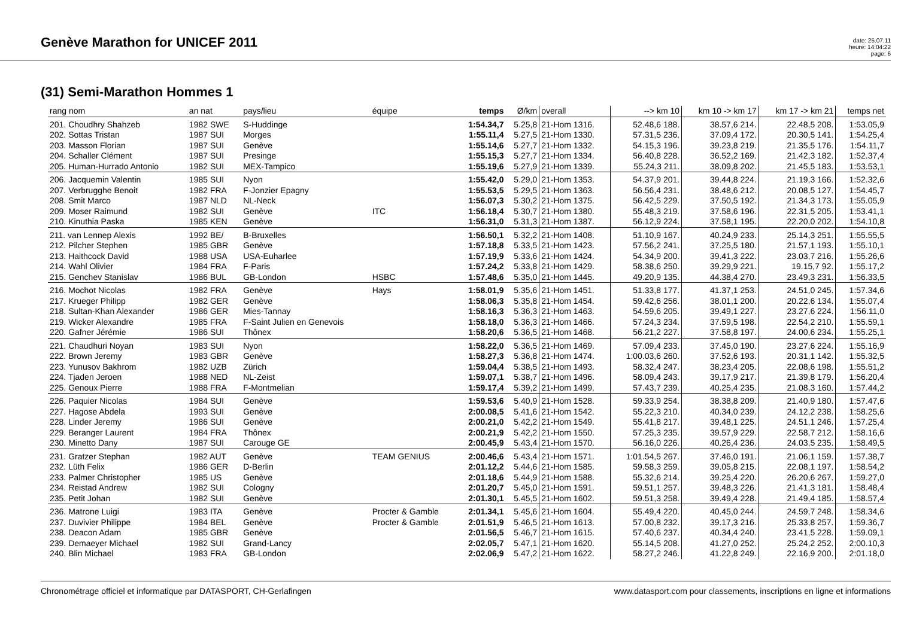Genève Marathon for UNICEF 2011
date: 25.07.11
heure: 14:04:22
page: 6
(31) Semi-Marathon Hommes 1
| rang nom | an nat | pays/lieu | équipe | temps | Ø/km | overall | --> km 10 | km 10 -> km 17 | km 17 -> km 21 | temps net |
| --- | --- | --- | --- | --- | --- | --- | --- | --- | --- | --- |
| 201. Choudhry Shahzeb | 1982 SWE | S-Huddinge | | 1:54.34,7 | 5.25,8 | 21-Hom 1316. | 52.48,6 188. | 38.57,6 214. | 22.48,5 208. | 1:53.05,9 |
| 202. Sottas Tristan | 1987 SUI | Morges | | 1:55.11,4 | 5.27,5 | 21-Hom 1330. | 57.31,5 236. | 37.09,4 172. | 20.30,5 141. | 1:54.25,4 |
| 203. Masson Florian | 1987 SUI | Genève | | 1:55.14,6 | 5.27,7 | 21-Hom 1332. | 54.15,3 196. | 39.23,8 219. | 21.35,5 176. | 1:54.11,7 |
| 204. Schaller Clément | 1987 SUI | Presinge | | 1:55.15,3 | 5.27,7 | 21-Hom 1334. | 56.40,8 228. | 36.52,2 169. | 21.42,3 182. | 1:52.37,4 |
| 205. Human-Hurrado Antonio | 1982 SUI | MEX-Tampico | | 1:55.19,6 | 5.27,9 | 21-Hom 1339. | 55.24,3 211. | 38.09,8 202. | 21.45,5 183. | 1:53.53,1 |
| 206. Jacquemin Valentin | 1985 SUI | Nyon | | 1:55.42,0 | 5.29,0 | 21-Hom 1353. | 54.37,9 201. | 39.44,8 224. | 21.19,3 166. | 1:52.32,6 |
| 207. Verbrugghe Benoit | 1982 FRA | F-Jonzier Epagny | | 1:55.53,5 | 5.29,5 | 21-Hom 1363. | 56.56,4 231. | 38.48,6 212. | 20.08,5 127. | 1:54.45,7 |
| 208. Smit Marco | 1987 NLD | NL-Neck | | 1:56.07,3 | 5.30,2 | 21-Hom 1375. | 56.42,5 229. | 37.50,5 192. | 21.34,3 173. | 1:55.05,9 |
| 209. Moser Raimund | 1982 SUI | Genève | ITC | 1:56.18,4 | 5.30,7 | 21-Hom 1380. | 55.48,3 219. | 37.58,6 196. | 22.31,5 205. | 1:53.41,1 |
| 210. Kinuthia Paska | 1985 KEN | Genève | | 1:56.31,0 | 5.31,3 | 21-Hom 1387. | 56.12,9 224. | 37.58,1 195. | 22.20,0 202. | 1:54.10,8 |
| 211. van Lennep Alexis | 1992 BE/ | B-Bruxelles | | 1:56.50,1 | 5.32,2 | 21-Hom 1408. | 51.10,9 167. | 40.24,9 233. | 25.14,3 251. | 1:55.55,5 |
| 212. Pilcher Stephen | 1985 GBR | Genève | | 1:57.18,8 | 5.33,5 | 21-Hom 1423. | 57.56,2 241. | 37.25,5 180. | 21.57,1 193. | 1:55.10,1 |
| 213. Haithcock David | 1988 USA | USA-Euharlee | | 1:57.19,9 | 5.33,6 | 21-Hom 1424. | 54.34,9 200. | 39.41,3 222. | 23.03,7 216. | 1:55.26,6 |
| 214. Wahl Olivier | 1984 FRA | F-Paris | | 1:57.24,2 | 5.33,8 | 21-Hom 1429. | 58.38,6 250. | 39.29,9 221. | 19.15,7 92. | 1:55.17,2 |
| 215. Genchev Stanislav | 1986 BUL | GB-London | HSBC | 1:57.48,6 | 5.35,0 | 21-Hom 1445. | 49.20,9 135. | 44.38,4 270. | 23.49,3 231. | 1:56.33,5 |
| 216. Mochot Nicolas | 1982 FRA | Genève | Hays | 1:58.01,9 | 5.35,6 | 21-Hom 1451. | 51.33,8 177. | 41.37,1 253. | 24.51,0 245. | 1:57.34,6 |
| 217. Krueger Philipp | 1982 GER | Genève | | 1:58.06,3 | 5.35,8 | 21-Hom 1454. | 59.42,6 256. | 38.01,1 200. | 20.22,6 134. | 1:55.07,4 |
| 218. Sultan-Khan Alexander | 1986 GER | Mies-Tannay | | 1:58.16,3 | 5.36,3 | 21-Hom 1463. | 54.59,6 205. | 39.49,1 227. | 23.27,6 224. | 1:56.11,0 |
| 219. Wicker Alexandre | 1985 FRA | F-Saint Julien en Genevois | | 1:58.18,0 | 5.36,3 | 21-Hom 1466. | 57.24,3 234. | 37.59,5 198. | 22.54,2 210. | 1:55.59,1 |
| 220. Gafner Jérémie | 1986 SUI | Thônex | | 1:58.20,6 | 5.36,5 | 21-Hom 1468. | 56.21,2 227. | 37.58,8 197. | 24.00,6 234. | 1:55.25,1 |
| 221. Chaudhuri Noyan | 1983 SUI | Nyon | | 1:58.22,0 | 5.36,5 | 21-Hom 1469. | 57.09,4 233. | 37.45,0 190. | 23.27,6 224. | 1:55.16,9 |
| 222. Brown Jeremy | 1983 GBR | Genève | | 1:58.27,3 | 5.36,8 | 21-Hom 1474. | 1:00.03,6 260. | 37.52,6 193. | 20.31,1 142. | 1:55.32,5 |
| 223. Yunusov Bakhrom | 1982 UZB | Zürich | | 1:59.04,4 | 5.38,5 | 21-Hom 1493. | 58.32,4 247. | 38.23,4 205. | 22.08,6 198. | 1:55.51,2 |
| 224. Tjaden Jeroen | 1988 NED | NL-Zeist | | 1:59.07,1 | 5.38,7 | 21-Hom 1496. | 58.09,4 243. | 39.17,9 217. | 21.39,8 179. | 1:56.20,4 |
| 225. Genoux Pierre | 1988 FRA | F-Montmelian | | 1:59.17,4 | 5.39,2 | 21-Hom 1499. | 57.43,7 239. | 40.25,4 235. | 21.08,3 160. | 1:57.44,2 |
| 226. Paquier Nicolas | 1984 SUI | Genève | | 1:59.53,6 | 5.40,9 | 21-Hom 1528. | 59.33,9 254. | 38.38,8 209. | 21.40,9 180. | 1:57.47,6 |
| 227. Hagose Abdela | 1993 SUI | Genève | | 2:00.08,5 | 5.41,6 | 21-Hom 1542. | 55.22,3 210. | 40.34,0 239. | 24.12,2 238. | 1:58.25,6 |
| 228. Linder Jeremy | 1986 SUI | Genève | | 2:00.21,0 | 5.42,2 | 21-Hom 1549. | 55.41,8 217. | 39.48,1 225. | 24.51,1 246. | 1:57.25,4 |
| 229. Beranger Laurent | 1984 FRA | Thônex | | 2:00.21,9 | 5.42,2 | 21-Hom 1550. | 57.25,3 235. | 39.57,9 229. | 22.58,7 212. | 1:58.16,6 |
| 230. Minetto Dany | 1987 SUI | Carouge GE | | 2:00.45,9 | 5.43,4 | 21-Hom 1570. | 56.16,0 226. | 40.26,4 236. | 24.03,5 235. | 1:58.49,5 |
| 231. Gratzer Stephan | 1982 AUT | Genève | TEAM GENIUS | 2:00.46,6 | 5.43,4 | 21-Hom 1571. | 1:01.54,5 267. | 37.46,0 191. | 21.06,1 159. | 1:57.38,7 |
| 232. Lüth Felix | 1986 GER | D-Berlin | | 2:01.12,2 | 5.44,6 | 21-Hom 1585. | 59.58,3 259. | 39.05,8 215. | 22.08,1 197. | 1:58.54,2 |
| 233. Palmer Christopher | 1985 US | Genève | | 2:01.18,6 | 5.44,9 | 21-Hom 1588. | 55.32,6 214. | 39.25,4 220. | 26.20,6 267. | 1:59.27,0 |
| 234. Reistad Andrew | 1982 SUI | Cologny | | 2:01.20,7 | 5.45,0 | 21-Hom 1591. | 59.51,1 257. | 39.48,3 226. | 21.41,3 181. | 1:58.48,4 |
| 235. Petit Johan | 1982 SUI | Genève | | 2:01.30,1 | 5.45,5 | 21-Hom 1602. | 59.51,3 258. | 39.49,4 228. | 21.49,4 185. | 1:58.57,4 |
| 236. Matrone Luigi | 1983 ITA | Genève | Procter & Gamble | 2:01.34,1 | 5.45,6 | 21-Hom 1604. | 55.49,4 220. | 40.45,0 244. | 24.59,7 248. | 1:58.34,6 |
| 237. Duvivier Philippe | 1984 BEL | Genève | Procter & Gamble | 2:01.51,9 | 5.46,5 | 21-Hom 1613. | 57.00,8 232. | 39.17,3 216. | 25.33,8 257. | 1:59.36,7 |
| 238. Deacon Adam | 1985 GBR | Genève | | 2:01.56,5 | 5.46,7 | 21-Hom 1615. | 57.40,6 237. | 40.34,4 240. | 23.41,5 228. | 1:59.09,1 |
| 239. Demaeyer Michael | 1982 SUI | Grand-Lancy | | 2:02.05,7 | 5.47,1 | 21-Hom 1620. | 55.14,5 208. | 41.27,0 252. | 25.24,2 252. | 2:00.10,3 |
| 240. Blin Michael | 1983 FRA | GB-London | | 2:02.06,9 | 5.47,2 | 21-Hom 1622. | 58.27,2 246. | 41.22,8 249. | 22.16,9 200. | 2:01.18,0 |
Chronométrage officiel et informatique par DATASPORT, CH-Gerlafingen www.datasport.com pour classements, inscriptions en ligne et informations